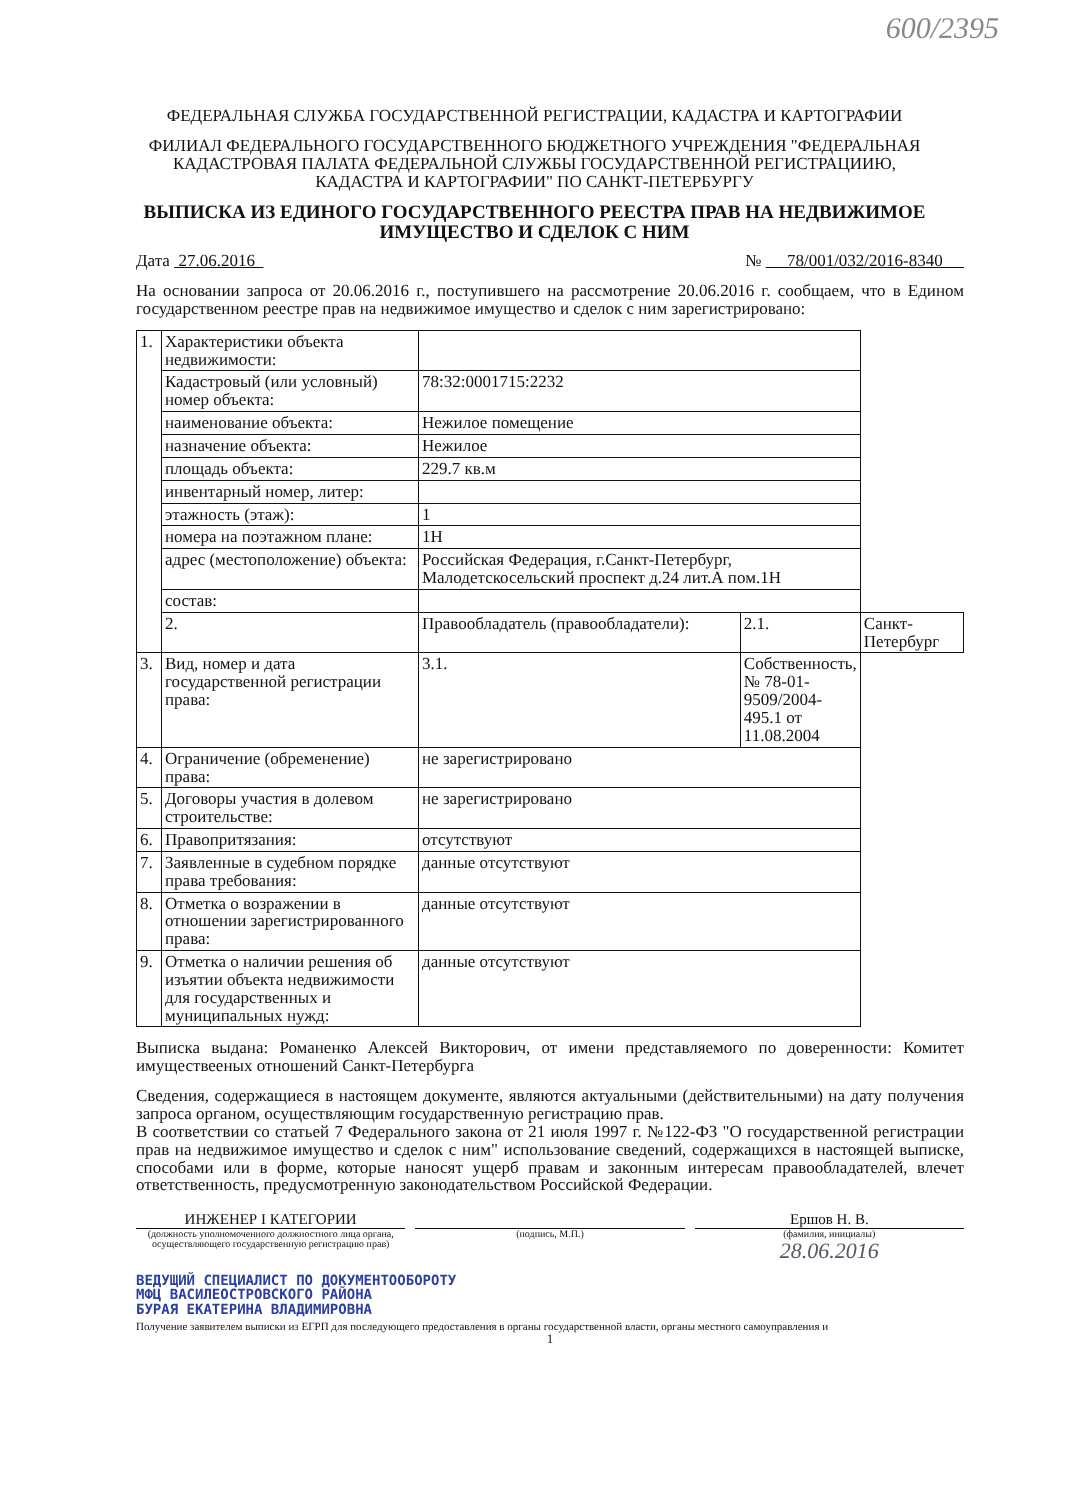600/2395
ФЕДЕРАЛЬНАЯ СЛУЖБА ГОСУДАРСТВЕННОЙ РЕГИСТРАЦИИ, КАДАСТРА И КАРТОГРАФИИ
ФИЛИАЛ ФЕДЕРАЛЬНОГО ГОСУДАРСТВЕННОГО БЮДЖЕТНОГО УЧРЕЖДЕНИЯ "ФЕДЕРАЛЬНАЯ КАДАСТРОВАЯ ПАЛАТА ФЕДЕРАЛЬНОЙ СЛУЖБЫ ГОСУДАРСТВЕННОЙ РЕГИСТРАЦИИЮ, КАДАСТРА И КАРТОГРАФИИ" ПО САНКТ-ПЕТЕРБУРГУ
ВЫПИСКА ИЗ ЕДИНОГО ГОСУДАРСТВЕННОГО РЕЕСТРА ПРАВ НА НЕДВИЖИМОЕ ИМУЩЕСТВО И СДЕЛОК С НИМ
Дата 27.06.2016 № 78/001/032/2016-8340
На основании запроса от 20.06.2016 г., поступившего на рассмотрение 20.06.2016 г. сообщаем, что в Едином государственном реестре прав на недвижимое имущество и сделок с ним зарегистрировано:
| 1. | Характеристики объекта недвижимости: | | | |
| | Кадастровый (или условный) номер объекта: | 78:32:0001715:2232 | | |
| | наименование объекта: | Нежилое помещение | | |
| | назначение объекта: | Нежилое | | |
| | площадь объекта: | 229.7 кв.м | | |
| | инвентарный номер, литер: | | | |
| | этажность (этаж): | 1 | | |
| | номера на поэтажном плане: | 1Н | | |
| | адрес (местоположение) объекта: | Российская Федерация, г.Санкт-Петербург, Малодетскосельский проспект д.24 лит.А пом.1Н | | |
| | состав: | | | |
| | 2. | Правообладатель (правообладатели): | 2.1. | Санкт-Петербург |
| 3. | Вид, номер и дата государственной регистрации права: | 3.1. | Собственность, № 78-01-9509/2004-495.1 от 11.08.2004 | |
| 4. | Ограничение (обременение) права: | не зарегистрировано | | |
| 5. | Договоры участия в долевом строительстве: | не зарегистрировано | | |
| 6. | Правопритязания: | отсутствуют | | |
| 7. | Заявленные в судебном порядке права требования: | данные отсутствуют | | |
| 8. | Отметка о возражении в отношении зарегистрированного права: | данные отсутствуют | | |
| 9. | Отметка о наличии решения об изъятии объекта недвижимости для государственных и муниципальных нужд: | данные отсутствуют | | |
Выписка выдана: Романенко Алексей Викторович, от имени представляемого по доверенности: Комитет имуществееных отношений Санкт-Петербурга
Сведения, содержащиеся в настоящем документе, являются актуальными (действительными) на дату получения запроса органом, осуществляющим государственную регистрацию прав.
В соответствии со статьей 7 Федерального закона от 21 июля 1997 г. №122-ФЗ "О государственной регистрации прав на недвижимое имущество и сделок с ним" использование сведений, содержащихся в настоящей выписке, способами или в форме, которые наносят ущерб правам и законным интересам правообладателей, влечет ответственность, предусмотренную законодательством Российской Федерации.
ИНЖЕНЕР I КАТЕГОРИИ
(должность уполномоченного должностного лица органа, осуществляющего государственную регистрацию прав)
(подпись, М.П.)
Ершов Н. В.
(фамилия, инициалы)
28.06.2016
ВЕДУЩИЙ СПЕЦИАЛИСТ ПО ДОКУМЕНТООБОРОТУ
МФЦ ВАСИЛЕОСТРОВСКОГО РАЙОНА
БУРАЯ ЕКАТЕРИНА ВЛАДИМИРОВНА
Получение заявителем выписки из ЕГРП для последующего предоставления в органы государственной власти, органы местного самоуправления и
1